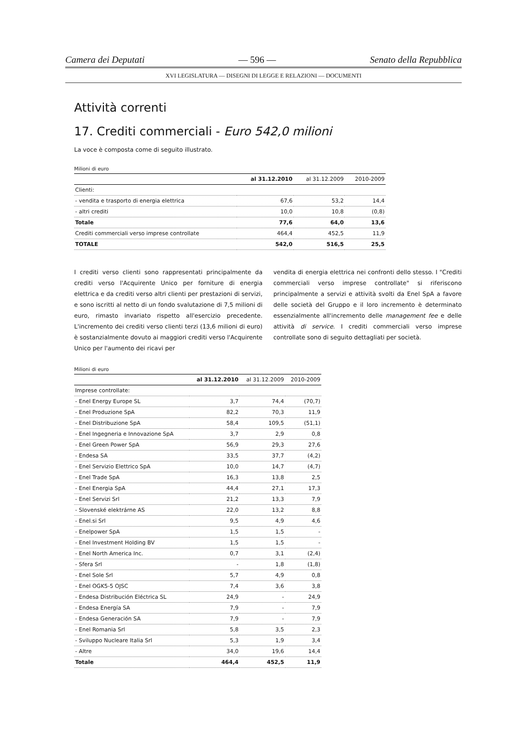Camera dei Deputati — 596 — Senato della Repubblica
XVI LEGISLATURA — DISEGNI DI LEGGE E RELAZIONI — DOCUMENTI
Attività correnti
17. Crediti commerciali - Euro 542,0 milioni
La voce è composta come di seguito illustrato.
Milioni di euro
| | al 31.12.2010 | al 31.12.2009 | 2010-2009 |
| --- | --- | --- | --- |
| Clienti: | | | |
| - vendita e trasporto di energia elettrica | 67,6 | 53,2 | 14,4 |
| - altri crediti | 10,0 | 10,8 | (0,8) |
| Totale | 77,6 | 64,0 | 13,6 |
| Crediti commerciali verso imprese controllate | 464,4 | 452,5 | 11,9 |
| TOTALE | 542,0 | 516,5 | 25,5 |
I crediti verso clienti sono rappresentati principalmente da crediti verso l'Acquirente Unico per forniture di energia elettrica e da crediti verso altri clienti per prestazioni di servizi, e sono iscritti al netto di un fondo svalutazione di 7,5 milioni di euro, rimasto invariato rispetto all'esercizio precedente. L'incremento dei crediti verso clienti terzi (13,6 milioni di euro) è sostanzialmente dovuto ai maggiori crediti verso l'Acquirente Unico per l'aumento dei ricavi per
vendita di energia elettrica nei confronti dello stesso. I "Crediti commerciali verso imprese controllate" si riferiscono principalmente a servizi e attività svolti da Enel SpA a favore delle società del Gruppo e il loro incremento è determinato essenzialmente all'incremento delle management fee e delle attività di service. I crediti commerciali verso imprese controllate sono di seguito dettagliati per società.
Milioni di euro
| | al 31.12.2010 | al 31.12.2009 | 2010-2009 |
| --- | --- | --- | --- |
| Imprese controllate: | | | |
| - Enel Energy Europe SL | 3,7 | 74,4 | (70,7) |
| - Enel Produzione SpA | 82,2 | 70,3 | 11,9 |
| - Enel Distribuzione SpA | 58,4 | 109,5 | (51,1) |
| - Enel Ingegneria e Innovazione SpA | 3,7 | 2,9 | 0,8 |
| - Enel Green Power SpA | 56,9 | 29,3 | 27,6 |
| - Endesa SA | 33,5 | 37,7 | (4,2) |
| - Enel Servizio Elettrico SpA | 10,0 | 14,7 | (4,7) |
| - Enel Trade SpA | 16,3 | 13,8 | 2,5 |
| - Enel Energia SpA | 44,4 | 27,1 | 17,3 |
| - Enel Servizi Srl | 21,2 | 13,3 | 7,9 |
| - Slovenské elektrárne AS | 22,0 | 13,2 | 8,8 |
| - Enel.si Srl | 9,5 | 4,9 | 4,6 |
| - Enelpower SpA | 1,5 | 1,5 | - |
| - Enel Investment Holding BV | 1,5 | 1,5 | - |
| - Enel North America Inc. | 0,7 | 3,1 | (2,4) |
| - Sfera Srl | - | 1,8 | (1,8) |
| - Enel Sole Srl | 5,7 | 4,9 | 0,8 |
| - Enel OGK5-5 OJSC | 7,4 | 3,6 | 3,8 |
| - Endesa Distribución Eléctrica SL | 24,9 | - | 24,9 |
| - Endesa Energía SA | 7,9 | - | 7,9 |
| - Endesa Generación SA | 7,9 | - | 7,9 |
| - Enel Romania Srl | 5,8 | 3,5 | 2,3 |
| - Sviluppo Nucleare Italia Srl | 5,3 | 1,9 | 3,4 |
| - Altre | 34,0 | 19,6 | 14,4 |
| Totale | 464,4 | 452,5 | 11,9 |